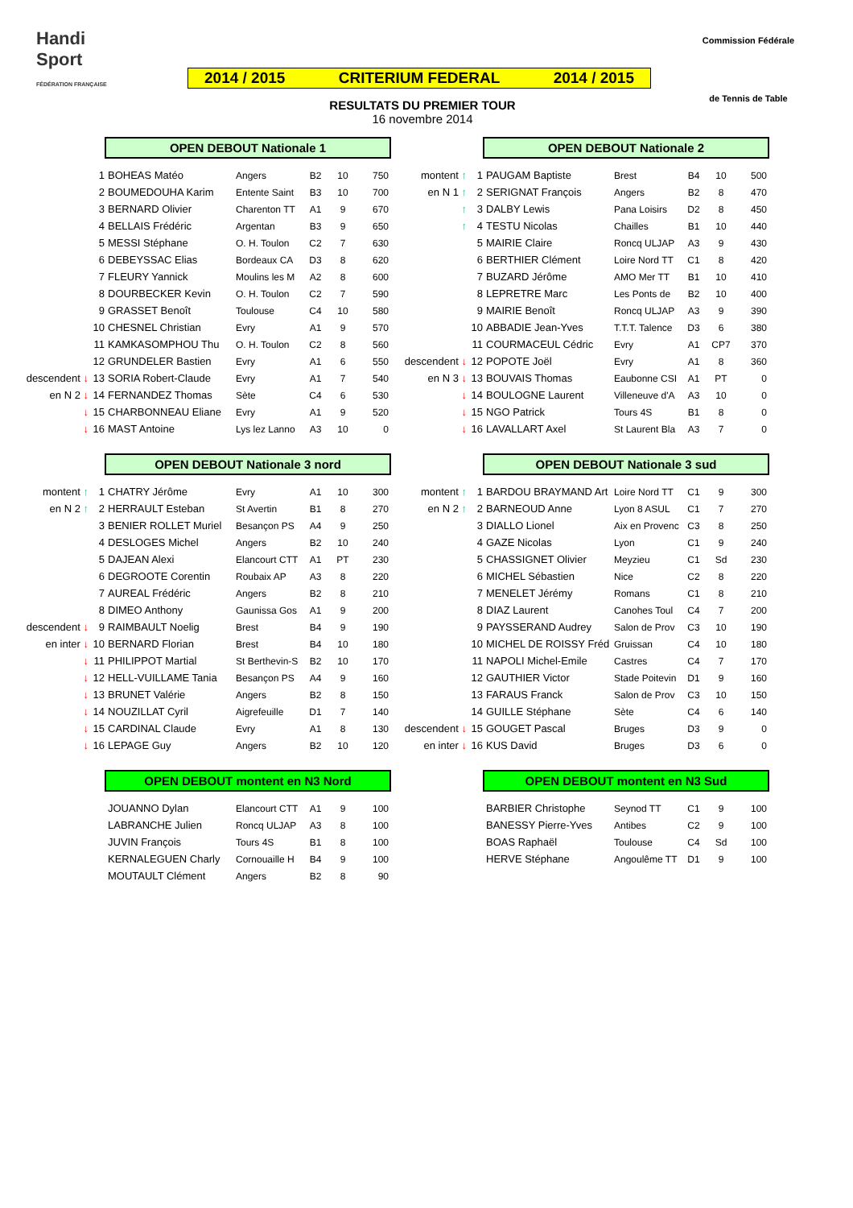Handi
Sport
FÉDÉRATION FRANÇAISE
2014 / 2015 CRITERIUM FEDERAL 2014 / 2015
RESULTATS DU PREMIER TOUR
16 novembre 2014
Commission Fédérale
de Tennis de Table
OPEN DEBOUT Nationale 1
| | 1 | BOHEAS Matéo | Angers | B2 | 10 | 750 |
| | 2 | BOUMEDOUHA Karim | Entente Saint | B3 | 10 | 700 |
| | 3 | BERNARD Olivier | Charenton TT | A1 | 9 | 670 |
| | 4 | BELLAIS Frédéric | Argentan | B3 | 9 | 650 |
| | 5 | MESSI Stéphane | O. H. Toulon | C2 | 7 | 630 |
| | 6 | DEBEYSSAC Elias | Bordeaux CA | D3 | 8 | 620 |
| | 7 | FLEURY Yannick | Moulins les M | A2 | 8 | 600 |
| | 8 | DOURBECKER Kevin | O. H. Toulon | C2 | 7 | 590 |
| | 9 | GRASSET Benoît | Toulouse | C4 | 10 | 580 |
| | 10 | CHESNEL Christian | Evry | A1 | 9 | 570 |
| | 11 | KAMKASOMPHOU Thu | O. H. Toulon | C2 | 8 | 560 |
| | 12 | GRUNDELER Bastien | Evry | A1 | 6 | 550 |
| descendent ↓ | 13 | SORIA Robert-Claude | Evry | A1 | 7 | 540 |
| en N 2 ↓ | 14 | FERNANDEZ Thomas | Sète | C4 | 6 | 530 |
| ↓ | 15 | CHARBONNEAU Eliane | Evry | A1 | 9 | 520 |
| ↓ | 16 | MAST Antoine | Lys lez Lanno | A3 | 10 | 0 |
OPEN DEBOUT Nationale 2
| montent ↑ | 1 | PAUGAM Baptiste | Brest | B4 | 10 | 500 |
| en N 1 ↑ | 2 | SERIGNAT François | Angers | B2 | 8 | 470 |
| ↑ | 3 | DALBY Lewis | Pana Loisirs | D2 | 8 | 450 |
| ↑ | 4 | TESTU Nicolas | Chailles | B1 | 10 | 440 |
| | 5 | MAIRIE Claire | Roncq ULJAP | A3 | 9 | 430 |
| | 6 | BERTHIER Clément | Loire Nord TT | C1 | 8 | 420 |
| | 7 | BUZARD Jérôme | AMO Mer TT | B1 | 10 | 410 |
| | 8 | LEPRETRE Marc | Les Ponts de | B2 | 10 | 400 |
| | 9 | MAIRIE Benoît | Roncq ULJAP | A3 | 9 | 390 |
| | 10 | ABBADIE Jean-Yves | T.T.T. Talence | D3 | 6 | 380 |
| | 11 | COURMACEUL Cédric | Evry | A1 | CP7 | 370 |
| descendent ↓ | 12 | POPOTE Joël | Evry | A1 | 8 | 360 |
| en N 3 ↓ | 13 | BOUVAIS Thomas | Eaubonne CSI | A1 | PT | 0 |
| ↓ | 14 | BOULOGNE Laurent | Villeneuve d'A | A3 | 10 | 0 |
| ↓ | 15 | NGO Patrick | Tours 4S | B1 | 8 | 0 |
| ↓ | 16 | LAVALLART Axel | St Laurent Bla | A3 | 7 | 0 |
OPEN DEBOUT Nationale 3 nord
| montent ↑ | 1 | CHATRY Jérôme | Evry | A1 | 10 | 300 |
| en N 2 ↑ | 2 | HERRAULT Esteban | St Avertin | B1 | 8 | 270 |
| | 3 | BENIER ROLLET Muriel | Besançon PS | A4 | 9 | 250 |
| | 4 | DESLOGES Michel | Angers | B2 | 10 | 240 |
| | 5 | DAJEAN Alexi | Elancourt CTT | A1 | PT | 230 |
| | 6 | DEGROOTE Corentin | Roubaix AP | A3 | 8 | 220 |
| | 7 | AUREAL Frédéric | Angers | B2 | 8 | 210 |
| | 8 | DIMEO Anthony | Gaunissa Gos | A1 | 9 | 200 |
| descendent ↓ | 9 | RAIMBAULT Noelig | Brest | B4 | 9 | 190 |
| en inter ↓ | 10 | BERNARD Florian | Brest | B4 | 10 | 180 |
| ↓ | 11 | PHILIPPOT Martial | St Berthevin-S | B2 | 10 | 170 |
| ↓ | 12 | HELL-VUILLAME Tania | Besançon PS | A4 | 9 | 160 |
| ↓ | 13 | BRUNET Valérie | Angers | B2 | 8 | 150 |
| ↓ | 14 | NOUZILLAT Cyril | Aigrefeuille | D1 | 7 | 140 |
| ↓ | 15 | CARDINAL Claude | Evry | A1 | 8 | 130 |
| ↓ | 16 | LEPAGE Guy | Angers | B2 | 10 | 120 |
OPEN DEBOUT Nationale 3 sud
| montent ↑ | 1 | BARDOU BRAYMAND Art | Loire Nord TT | C1 | 9 | 300 |
| en N 2 ↑ | 2 | BARNEOUD Anne | Lyon 8 ASUL | C1 | 7 | 270 |
| | 3 | DIALLO Lionel | Aix en Provenc | C3 | 8 | 250 |
| | 4 | GAZE Nicolas | Lyon | C1 | 9 | 240 |
| | 5 | CHASSIGNET Olivier | Meyzieu | C1 | Sd | 230 |
| | 6 | MICHEL Sébastien | Nice | C2 | 8 | 220 |
| | 7 | MENELET Jérémy | Romans | C1 | 8 | 210 |
| | 8 | DIAZ Laurent | Canohes Toul | C4 | 7 | 200 |
| | 9 | PAYSSERAND Audrey | Salon de Prov | C3 | 10 | 190 |
| | 10 | MICHEL DE ROISSY Fréd | Gruissan | C4 | 10 | 180 |
| | 11 | NAPOLI Michel-Emile | Castres | C4 | 7 | 170 |
| | 12 | GAUTHIER Victor | Stade Poitevin | D1 | 9 | 160 |
| | 13 | FARAUS Franck | Salon de Prov | C3 | 10 | 150 |
| | 14 | GUILLE Stéphane | Sète | C4 | 6 | 140 |
| descendent ↓ | 15 | GOUGET Pascal | Bruges | D3 | 9 | 0 |
| en inter ↓ | 16 | KUS David | Bruges | D3 | 6 | 0 |
OPEN DEBOUT montent en N3 Nord
| | | JOUANNO Dylan | Elancourt CTT | A1 | 9 | 100 |
| | | LABRANCHE Julien | Roncq ULJAP | A3 | 8 | 100 |
| | | JUVIN François | Tours 4S | B1 | 8 | 100 |
| | | KERNALEGUEN Charly | Cornouaille H | B4 | 9 | 100 |
| | | MOUTAULT Clément | Angers | B2 | 8 | 90 |
OPEN DEBOUT montent en N3 Sud
| | | BARBIER Christophe | Seynod TT | C1 | 9 | 100 |
| | | BANESSY Pierre-Yves | Antibes | C2 | 9 | 100 |
| | | BOAS Raphaël | Toulouse | C4 | Sd | 100 |
| | | HERVE Stéphane | Angoulême TT | D1 | 9 | 100 |